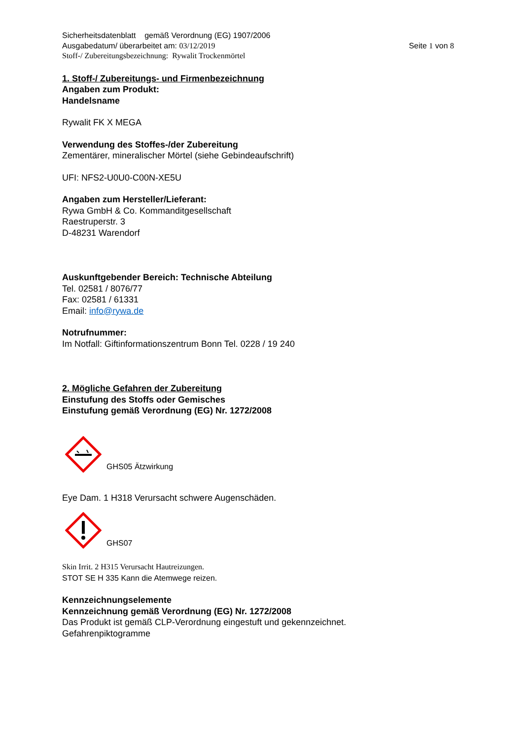Sicherheitsdatenblatt gemäß Verordnung (EG) 1907/2006
Ausgabedatum/ überarbeitet am: 03/12/2019 Seite 1 von 8
Stoff-/ Zubereitungsbezeichnung: Rywalit Trockenmörtel
1. Stoff-/ Zubereitungs- und Firmenbezeichnung
Angaben zum Produkt:
Handelsname
Rywalit FK X MEGA
Verwendung des Stoffes-/der Zubereitung
Zementärer, mineralischer Mörtel (siehe Gebindeaufschrift)
UFI: NFS2-U0U0-C00N-XE5U
Angaben zum Hersteller/Lieferant:
Rywa GmbH & Co. Kommanditgesellschaft
Raestruperstr. 3
D-48231 Warendorf
Auskunftgebender Bereich: Technische Abteilung
Tel. 02581 / 8076/77
Fax: 02581 / 61331
Email: info@rywa.de
Notrufnummer:
Im Notfall: Giftinformationszentrum Bonn Tel. 0228 / 19 240
2. Mögliche Gefahren der Zubereitung
Einstufung des Stoffs oder Gemisches
Einstufung gemäß Verordnung (EG) Nr. 1272/2008
GHS05 Ätzwirkung
Eye Dam. 1 H318 Verursacht schwere Augenschäden.
GHS07
Skin Irrit. 2 H315 Verursacht Hautreizungen.
STOT SE H 335 Kann die Atemwege reizen.
Kennzeichnungselemente
Kennzeichnung gemäß Verordnung (EG) Nr. 1272/2008
Das Produkt ist gemäß CLP-Verordnung eingestuft und gekennzeichnet.
Gefahrenpiktogramme